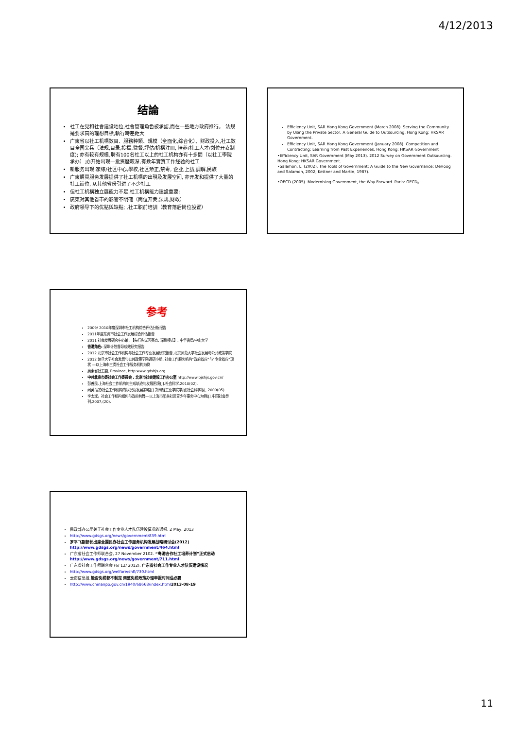4/12/2013
结論
社工在党和社會建设地位,社會管理角色被承認,而在一些地方政府推行。 法规是要求高的理想目標,執行時差距大
广東省以社工机構数目、服務种類、規模（全面化,综合化）、财政投入,社工数目全国尖兵（法规,目录,投標,監督,評估/机構注冊, 培养/社工人才/岗位开夌制度); 亦有較有规模,聘有100名社工以上的社工机构亦有十多間（以社工學院承办）;亦开始出现一批资歷較深,有数年實質工作经验的社工
新服务出现:家综/社区中心,學校,社区矫正,禁毒, 企业,上訪,調解,民族
广東購買服务发展提供了社工机構的出現及发展空间, 亦开发和提供了大量的社工崗位, 从其他省份引进了不少社工
但社工机構独立展能力不足,社工机構能力建設重要;
廣東对其他省市的影響不明確（崗位开夌,法规,财政）
政府领导下的优點與缺點; ,社工职前培訓（教育落后岗位設置）
Efficiency Unit, SAR Hong Kong Government (March 2008). Serving the Community by Using the Private Sector, A General Guide to Outsourcing. Hong Kong: HKSAR Government.
Efficiency Unit, SAR Hong Kong Government (January 2008). Competition and Contracting: Learning from Past Experiences. Hong Kong: HKSAR Government
•Efficiency Unit, SAR Government (May 2013). 2012 Survey on Government Outsourcing. Hong Kong: HKSAR Government.
•Salamon, L. (2002). The Tools of Government: A Guide to the New Governance; DeHoog and Salamon, 2002; Kettner and Martin, 1987).
•OECD (2005). Modernising Government, the Way Forward. Paris: OECD。
参考
2009/ 2010年度深圳市社工机构综合评估分析报告
2011年度东莞市社会工作发展综合评估报告
2011 社会发展研究中心编, 【先行先试闪亮点, 深圳模式】, 中华書局/中山大学
香港角色: 深圳计划督导成效研究报告
2012 北京市社会工作机构与社会工作专业发展研究报告,北京师范大学社会发展与公共政策学院
2012 复旦大学社会发展与公共政策学院调研小组, 社会工作服务机构“政府效应”与“专业效应”现状 —以上海市三类社会工作服务机构为例
廣東省社工委, Province, http:www.gdshjs.org
中共北京市委社会工作委員会 , 北京市社会建设工作办公室 http://www.bjshjs.gov.cn/
彭善民.上海社会工作机构的生成轨迹与发展困境[J].社会科学,2010(02).
闻英.官办社会工作机构的状况及发展策略[J].郑州轻工业学院学报(社会科学版), 2009(05)·
李太斌，社会工作机构如何与政府共舞—以上海市阳关社区青少年事务中心为例[J].中国社会导刊,2007,(20).
民政部办公厅关于社会工作专业人才队伍建设情况的通报, 2 May, 2013
http://www.gdsgs.org/news/government/839.html
罗平飞副部长出席全国民办社会工作服务机构发展战略研讨会(2012) http://www.gdsgs.org/news/government/464.html
广东省社会工作师联合会, 27 November 2102. “粤港合作社工培养计划”正式启动 http://www.gdsgs.org/news/government/711.html
广东省社会工作师联合会 (6/ 12/ 2012). 广东省社会工作专业人才队伍建设情况
http://www.gdsgs.org/welfare/shfl/730.html
云南信息报,能否免税都不制定 调整免税政策办理申报时间没必要
http://www.chinanpo.gov.cn/1940/68668/index.html 2013-08-19
11